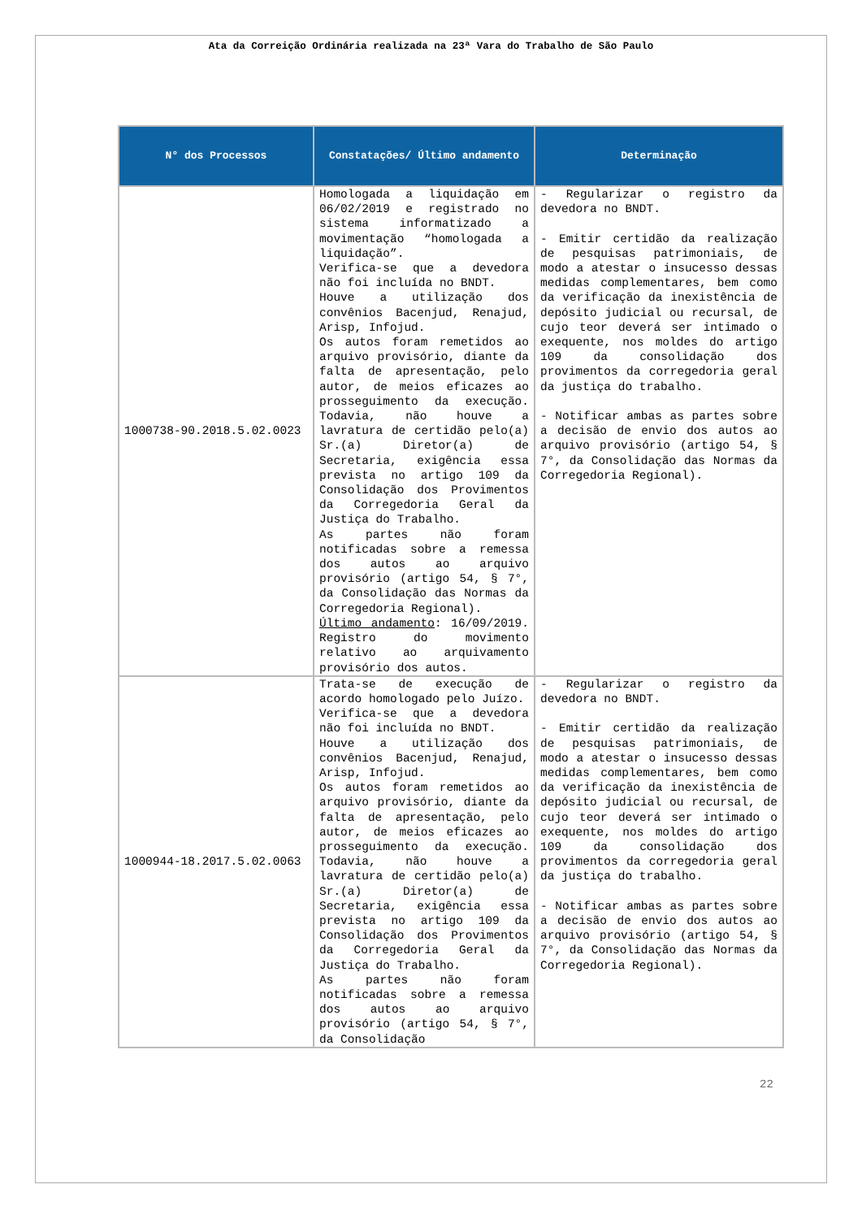Ata da Correição Ordinária realizada na 23ª Vara do Trabalho de São Paulo
| N° dos Processos | Constatações/ Último andamento | Determinação |
| --- | --- | --- |
| 1000738-90.2018.5.02.0023 | Homologada a liquidação em 06/02/2019 e registrado no sistema informatizado a movimentação “homologada a liquidação”. Verifica-se que a devedora não foi incluída no BNDT. Houve a utilização dos convênios Bacenjud, Renajud, Arisp, Infojud. Os autos foram remetidos ao arquivo provisório, diante da falta de apresentação, pelo autor, de meios eficazes ao prosseguimento da execução. Todavia, não houve a lavratura de certidão pelo(a) Sr.(a) Diretor(a) de Secretaria, exigência essa prevista no artigo 109 da Consolidação dos Provimentos da Corregedoria Geral da Justiça do Trabalho. As partes não foram notificadas sobre a remessa dos autos ao arquivo provisório (artigo 54, § 7°, da Consolidação das Normas da Corregedoria Regional). Último andamento : 16/09/2019. Registro do movimento relativo ao arquivamento provisório dos autos. | - Regularizar o registro da devedora no BNDT. - Emitir certidão da realização de pesquisas patrimoniais, de modo a atestar o insucesso dessas medidas complementares, bem como da verificação da inexistência de depósito judicial ou recursal, de cujo teor deverá ser intimado o exequente, nos moldes do artigo 109 da consolidação dos provimentos da corregedoria geral da justiça do trabalho. - Notificar ambas as partes sobre a decisão de envio dos autos ao arquivo provisório (artigo 54, § 7°, da Consolidação das Normas da Corregedoria Regional). |
| 1000944-18.2017.5.02.0063 | Trata-se de execução de acordo homologado pelo Juízo. Verifica-se que a devedora não foi incluída no BNDT. Houve a utilização dos convênios Bacenjud, Renajud, Arisp, Infojud. Os autos foram remetidos ao arquivo provisório, diante da falta de apresentação, pelo autor, de meios eficazes ao prosseguimento da execução. Todavia, não houve a lavratura de certidão pelo(a) Sr.(a) Diretor(a) de Secretaria, exigência essa prevista no artigo 109 da Consolidação dos Provimentos da Corregedoria Geral da Justiça do Trabalho. As partes não foram notificadas sobre a remessa dos autos ao arquivo provisório (artigo 54, § 7°, da Consolidação | - Regularizar o registro da devedora no BNDT. - Emitir certidão da realização de pesquisas patrimoniais, de modo a atestar o insucesso dessas medidas complementares, bem como da verificação da inexistência de depósito judicial ou recursal, de cujo teor deverá ser intimado o exequente, nos moldes do artigo 109 da consolidação dos provimentos da corregedoria geral da justiça do trabalho. - Notificar ambas as partes sobre a decisão de envio dos autos ao arquivo provisório (artigo 54, § 7°, da Consolidação das Normas da Corregedoria Regional). |
22